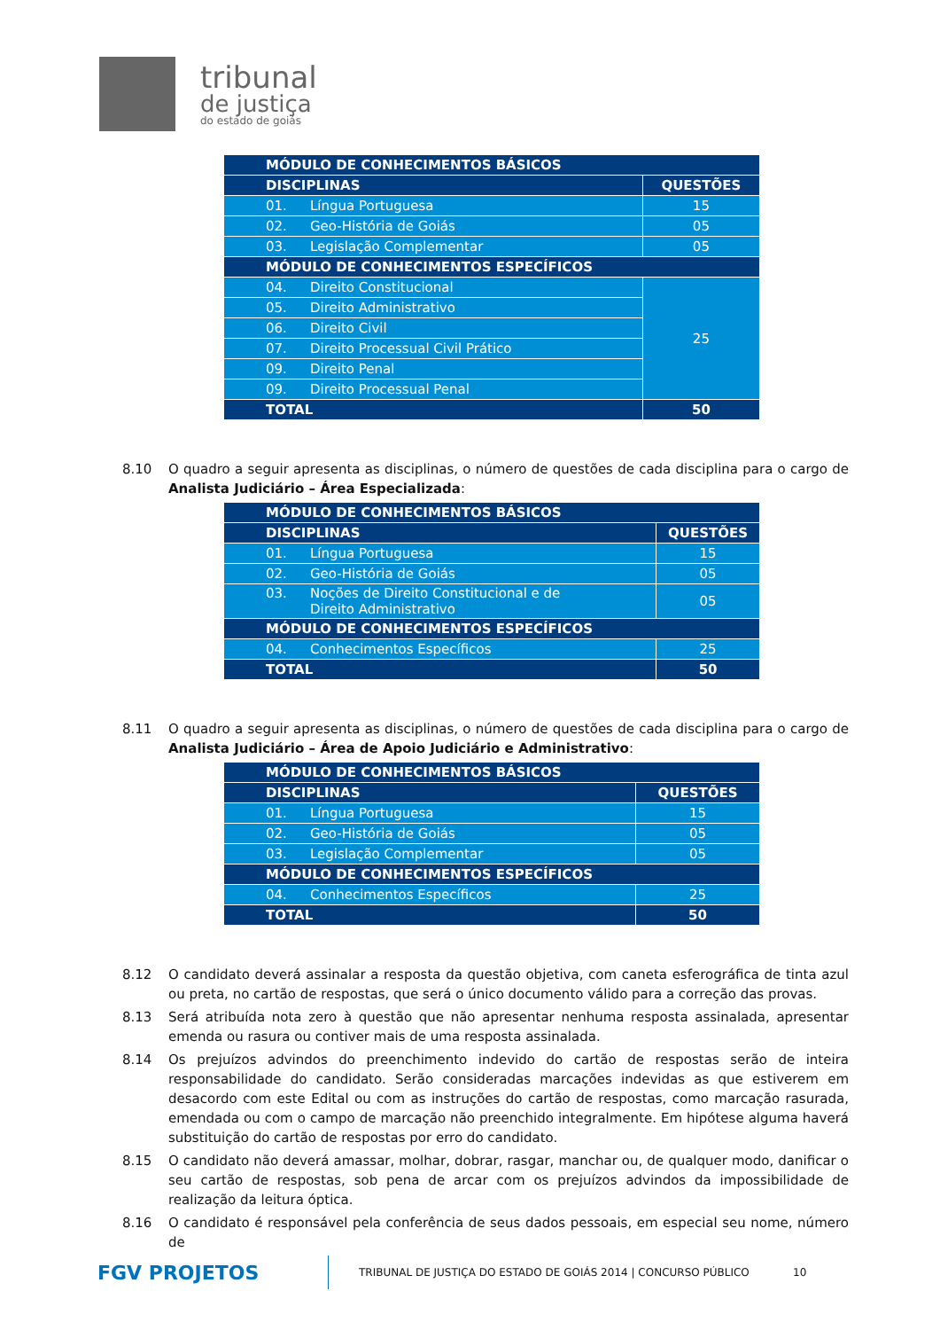tribunal
de justiça
do estado de goiás
| MÓDULO DE CONHECIMENTOS BÁSICOS | |
| --- | --- |
| DISCIPLINAS | QUESTÕES |
| 01. Língua Portuguesa | 15 |
| 02. Geo-História de Goiás | 05 |
| 03. Legislação Complementar | 05 |
| MÓDULO DE CONHECIMENTOS ESPECÍFICOS | |
| 04. Direito Constitucional | 25 |
| 05. Direito Administrativo | |
| 06. Direito Civil | |
| 07. Direito Processual Civil Prático | |
| 09. Direito Penal | |
| 09. Direito Processual Penal | |
| TOTAL | 50 |
8.10 O quadro a seguir apresenta as disciplinas, o número de questões de cada disciplina para o cargo de Analista Judiciário – Área Especializada:
| MÓDULO DE CONHECIMENTOS BÁSICOS | |
| --- | --- |
| DISCIPLINAS | QUESTÕES |
| 01. Língua Portuguesa | 15 |
| 02. Geo-História de Goiás | 05 |
| 03. Noções de Direito Constitucional e de Direito Administrativo | 05 |
| MÓDULO DE CONHECIMENTOS ESPECÍFICOS | |
| 04. Conhecimentos Específicos | 25 |
| TOTAL | 50 |
8.11 O quadro a seguir apresenta as disciplinas, o número de questões de cada disciplina para o cargo de Analista Judiciário – Área de Apoio Judiciário e Administrativo:
| MÓDULO DE CONHECIMENTOS BÁSICOS | |
| --- | --- |
| DISCIPLINAS | QUESTÕES |
| 01. Língua Portuguesa | 15 |
| 02. Geo-História de Goiás | 05 |
| 03. Legislação Complementar | 05 |
| MÓDULO DE CONHECIMENTOS ESPECÍFICOS | |
| 04. Conhecimentos Específicos | 25 |
| TOTAL | 50 |
8.12 O candidato deverá assinalar a resposta da questão objetiva, com caneta esferográfica de tinta azul ou preta, no cartão de respostas, que será o único documento válido para a correção das provas.
8.13 Será atribuída nota zero à questão que não apresentar nenhuma resposta assinalada, apresentar emenda ou rasura ou contiver mais de uma resposta assinalada.
8.14 Os prejuízos advindos do preenchimento indevido do cartão de respostas serão de inteira responsabilidade do candidato. Serão consideradas marcações indevidas as que estiverem em desacordo com este Edital ou com as instruções do cartão de respostas, como marcação rasurada, emendada ou com o campo de marcação não preenchido integralmente. Em hipótese alguma haverá substituição do cartão de respostas por erro do candidato.
8.15 O candidato não deverá amassar, molhar, dobrar, rasgar, manchar ou, de qualquer modo, danificar o seu cartão de respostas, sob pena de arcar com os prejuízos advindos da impossibilidade de realização da leitura óptica.
8.16 O candidato é responsável pela conferência de seus dados pessoais, em especial seu nome, número de
FGV PROJETOS TRIBUNAL DE JUSTIÇA DO ESTADO DE GOIÁS 2014 | CONCURSO PÚBLICO 10